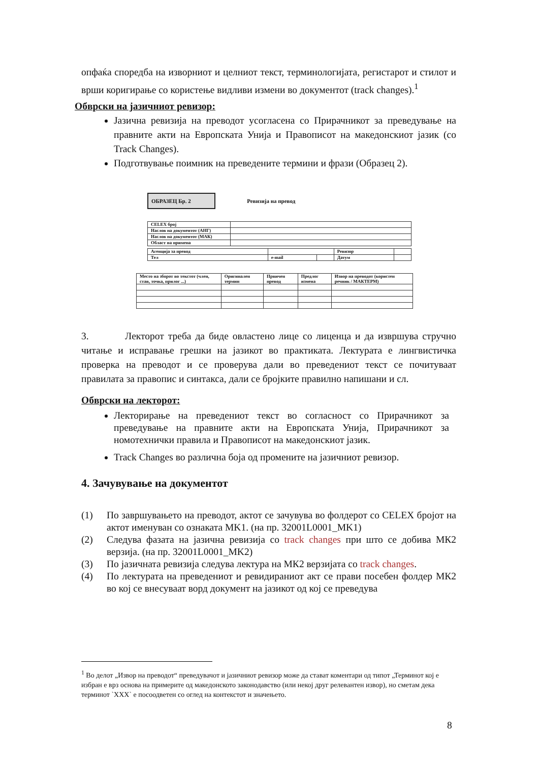опфаќа споредба на изворниот и целниот текст, терминологијата, регистарот и стилот и врши коригирање со користење видливи измени во документот (track changes).<sup>1</sup>
Обврски на јазичниот ревизор:
Јазична ревизија на преводот усогласена со Прирачникот за преведување на правните акти на Европската Унија и Правописот на македонскиот јазик (со Track Changes).
Подготвување поимник на преведените термини и фрази (Образец 2).
ОБРАЗЕЦ Бр. 2 Ревизија на превод
| CELEX број | |
| Наслов на документот (АНГ) | |
| Наслов на документот (МАК) | |
| Област на примена | |
| Агенција за превод | | | Ревизор | |
| Тел | e-mail | | Датум | |
| Место на зборот во текстот (член, став, точка, прилог ...) | Оригинален термин | Првичен превод | Предлог измена | Извор на преводот (користен речник / МАКТЕРМ) |
3. Лекторот треба да биде овластено лице со лиценца и да извршува стручно читање и исправање грешки на јазикот во практиката. Лектурата е лингвистичка проверка на преводот и се проверува дали во преведениот текст се почитуваат правилата за правопис и синтакса, дали се бројките правилно напишани и сл.
Обврски на лекторот:
Лекторирање на преведениот текст во согласност со Прирачникот за преведување на правните акти на Европската Унија, Прирачникот за номотехнички правила и Правописот на македонскиот јазик.
Track Changes во различна боја од промените на јазичниот ревизор.
4. Зачувување на документот
(1) По завршувањето на преводот, актот се зачувува во фолдерот со CELEX бројот на актот именуван со ознаката MK1. (на пр. 32001L0001_MK1)
(2) Следува фазата на јазична ревизија со track changes при што се добива МК2 верзија. (на пр. 32001L0001_MK2)
(3) По јазичната ревизија следува лектура на МК2 верзијата со track changes.
(4) По лектурата на преведениот и ревидираниот акт се прави посебен фолдер МК2 во кој се внесуваат ворд документ на јазикот од кој се преведува
<sup>1</sup> Во делот „Извор на преводот“ преведувачот и јазичниот ревизор може да стават коментари од типот „Терминот кој е избран е врз основа на примерите од македонското законодавство (или некој друг релевантен извор), но сметам дека терминот `XXX` е посоодветен со оглед на контекстот и значењето.
8